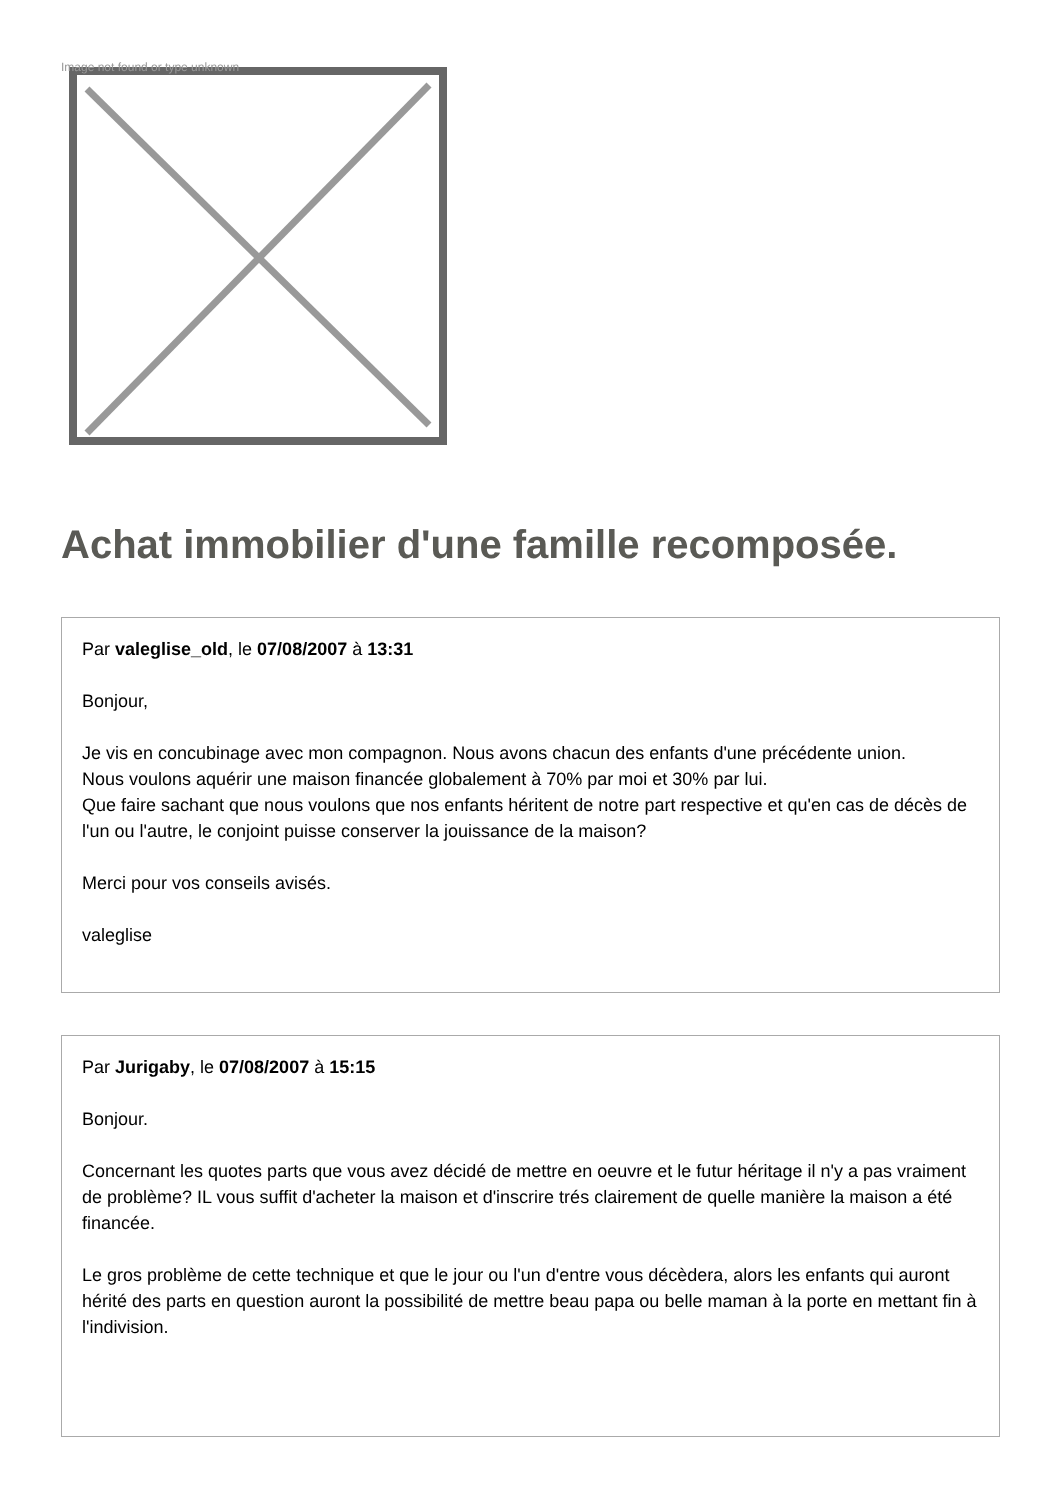Image not found or type unknown
Achat immobilier d'une famille recomposée.
Par valeglise_old, le 07/08/2007 à 13:31
Bonjour,
Je vis en concubinage avec mon compagnon. Nous avons chacun des enfants d'une précédente union.
Nous voulons aquérir une maison financée globalement à 70% par moi et 30% par lui.
Que faire sachant que nous voulons que nos enfants héritent de notre part respective et qu'en cas de décès de l'un ou l'autre, le conjoint puisse conserver la jouissance de la maison?
Merci pour vos conseils avisés.
valeglise
Par Jurigaby, le 07/08/2007 à 15:15
Bonjour.
Concernant les quotes parts que vous avez décidé de mettre en oeuvre et le futur héritage il n'y a pas vraiment de problème? IL vous suffit d'acheter la maison et d'inscrire trés clairement de quelle manière la maison a été financée.
Le gros problème de cette technique et que le jour ou l'un d'entre vous décèdera, alors les enfants qui auront hérité des parts en question auront la possibilité de mettre beau papa ou belle maman à la porte en mettant fin à l'indivision.